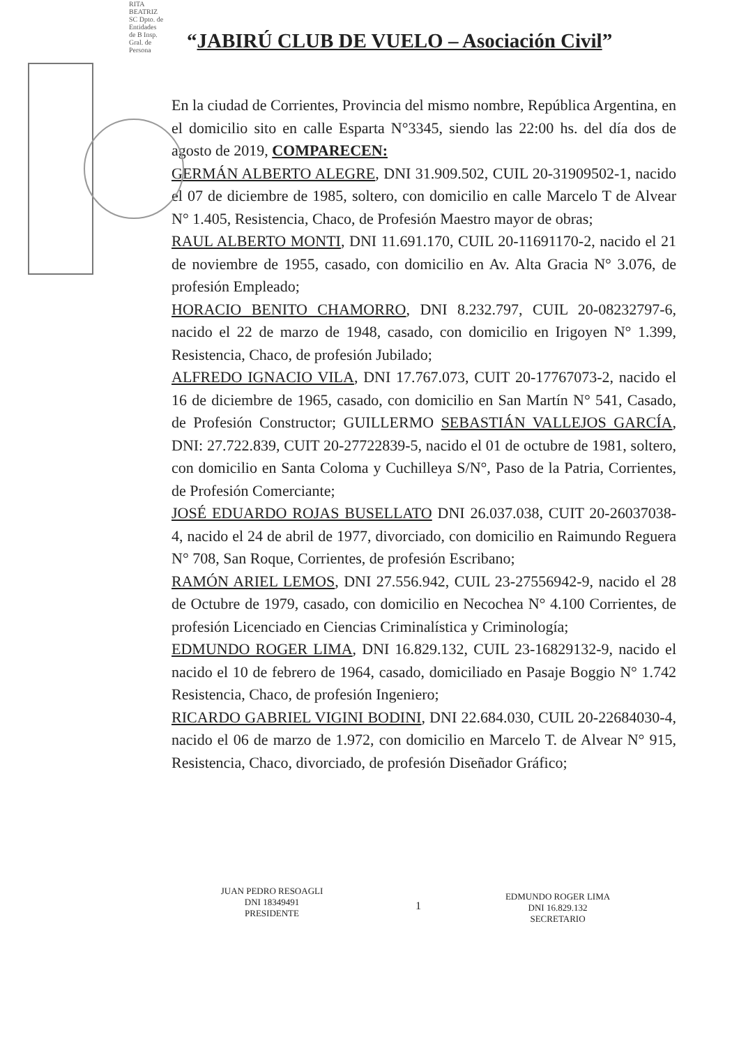RITA BEATRIZ SC Dpto. de Entidades de B Insp. Gral. de Persona
“JABIRÚ CLUB DE VUELO – Asociación Civil”
En la ciudad de Corrientes, Provincia del mismo nombre, República Argentina, en el domicilio sito en calle Esparta N°3345, siendo las 22:00 hs. del día dos de agosto de 2019, COMPARECEN:
GERMÁN ALBERTO ALEGRE, DNI 31.909.502, CUIL 20-31909502-1, nacido el 07 de diciembre de 1985, soltero, con domicilio en calle Marcelo T de Alvear N° 1.405, Resistencia, Chaco, de Profesión Maestro mayor de obras;
RAUL ALBERTO MONTI, DNI 11.691.170, CUIL 20-11691170-2, nacido el 21 de noviembre de 1955, casado, con domicilio en Av. Alta Gracia N° 3.076, de profesión Empleado;
HORACIO BENITO CHAMORRO, DNI 8.232.797, CUIL 20-08232797-6, nacido el 22 de marzo de 1948, casado, con domicilio en Irigoyen N° 1.399, Resistencia, Chaco, de profesión Jubilado;
ALFREDO IGNACIO VILA, DNI 17.767.073, CUIT 20-17767073-2, nacido el 16 de diciembre de 1965, casado, con domicilio en San Martín N° 541, Casado, de Profesión Constructor; GUILLERMO SEBASTIÁN VALLEJOS GARCÍA, DNI: 27.722.839, CUIT 20-27722839-5, nacido el 01 de octubre de 1981, soltero, con domicilio en Santa Coloma y Cuchilleya S/N°, Paso de la Patria, Corrientes, de Profesión Comerciante;
JOSÉ EDUARDO ROJAS BUSELLATO DNI 26.037.038, CUIT 20-26037038-4, nacido el 24 de abril de 1977, divorciado, con domicilio en Raimundo Reguera N° 708, San Roque, Corrientes, de profesión Escribano;
RAMÓN ARIEL LEMOS, DNI 27.556.942, CUIL 23-27556942-9, nacido el 28 de Octubre de 1979, casado, con domicilio en Necochea N° 4.100 Corrientes, de profesión Licenciado en Ciencias Criminalística y Criminología;
EDMUNDO ROGER LIMA, DNI 16.829.132, CUIL 23-16829132-9, nacido el nacido el 10 de febrero de 1964, casado, domiciliado en Pasaje Boggio N° 1.742 Resistencia, Chaco, de profesión Ingeniero;
RICARDO GABRIEL VIGINI BODINI, DNI 22.684.030, CUIL 20-22684030-4, nacido el 06 de marzo de 1.972, con domicilio en Marcelo T. de Alvear N° 915, Resistencia, Chaco, divorciado, de profesión Diseñador Gráfico;
JUAN PEDRO RESOAGLI
DNI 18349491
PRESIDENTE
1
EDMUNDO ROGER LIMA
DNI 16.829.132
SECRETARIO